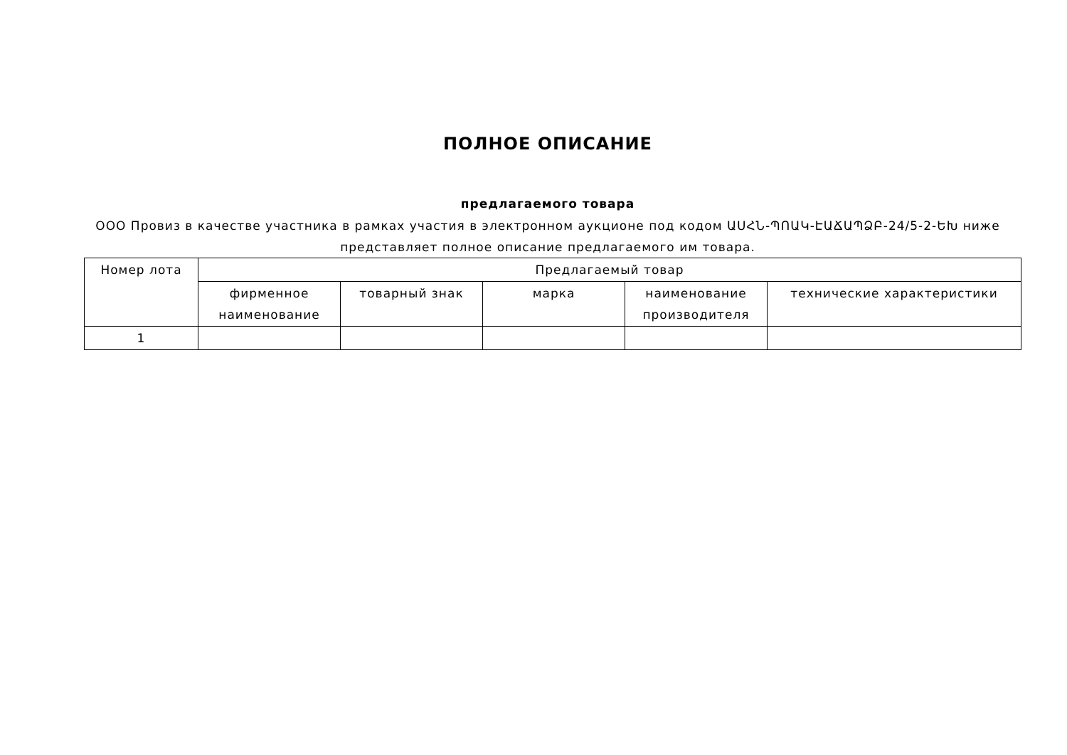ПОЛНОЕ ОПИСАНИЕ
предлагаемого товара
ООО Провиз в качестве участника в рамках участия в электронном аукционе под кодом ԱՍՀՆ-ՊՈԱԿ-ԷԱՃԱՊՁԲ-24/5-2-ԵԽ ниже представляет полное описание предлагаемого им товара.
| Номер лота | Предлагаемый товар | | | | |
| --- | --- | --- | --- | --- | --- |
| | фирменное наименование | товарный знак | марка | наименование производителя | технические характеристики |
| 1 | | | | | |